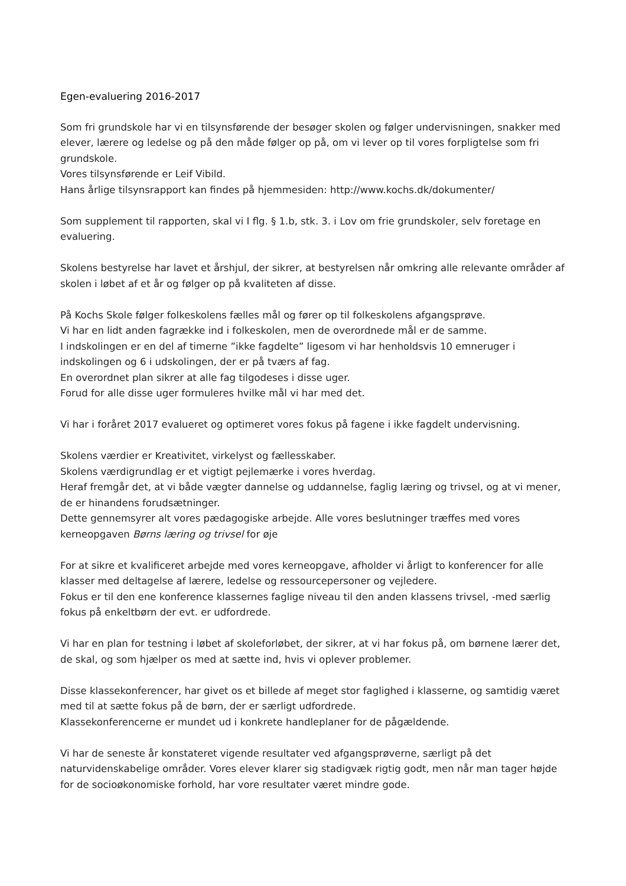Egen-evaluering 2016-2017
Som fri grundskole har vi en tilsynsførende der besøger skolen og følger undervisningen, snakker med elever, lærere og ledelse og på den måde følger op på, om vi lever op til vores forpligtelse som fri grundskole.
Vores tilsynsførende er Leif Vibild.
Hans årlige tilsynsrapport kan findes på hjemmesiden: http://www.kochs.dk/dokumenter/
Som supplement til rapporten, skal vi I flg. § 1.b, stk. 3. i Lov om frie grundskoler, selv foretage en evaluering.
Skolens bestyrelse har lavet et årshjul, der sikrer, at bestyrelsen når omkring alle relevante områder af skolen i løbet af et år og følger op på kvaliteten af disse.
På Kochs Skole følger folkeskolens fælles mål og fører op til folkeskolens afgangsprøve.
Vi har en lidt anden fagrække ind i folkeskolen, men de overordnede mål er de samme.
I indskolingen er en del af timerne ”ikke fagdelte” ligesom vi har henholdsvis 10 emneruger i indskolingen og 6 i udskolingen, der er på tværs af fag.
En overordnet plan sikrer at alle fag tilgodeses i disse uger.
Forud for alle disse uger formuleres hvilke mål vi har med det.
Vi har i foråret 2017 evalueret og optimeret vores fokus på fagene i ikke fagdelt undervisning.
Skolens værdier er Kreativitet, virkelyst og fællesskaber.
Skolens værdigrundlag er et vigtigt pejlemærke i vores hverdag.
Heraf fremgår det, at vi både vægter dannelse og uddannelse, faglig læring og trivsel, og at vi mener, de er hinandens forudsætninger.
Dette gennemsyrer alt vores pædagogiske arbejde. Alle vores beslutninger træffes med vores kerneopgaven Børns læring og trivsel for øje
For at sikre et kvalificeret arbejde med vores kerneopgave, afholder vi årligt to konferencer for alle klasser med deltagelse af lærere, ledelse og ressourcepersoner og vejledere.
Fokus er til den ene konference klassernes faglige niveau til den anden klassens trivsel, -med særlig fokus på enkeltbørn der evt. er udfordrede.
Vi har en plan for testning i løbet af skoleforløbet, der sikrer, at vi har fokus på, om børnene lærer det, de skal, og som hjælper os med at sætte ind, hvis vi oplever problemer.
Disse klassekonferencer, har givet os et billede af meget stor faglighed i klasserne, og samtidig været med til at sætte fokus på de børn, der er særligt udfordrede.
Klassekonferencerne er mundet ud i konkrete handleplaner for de pågældende.
Vi har de seneste år konstateret vigende resultater ved afgangsprøverne, særligt på det naturvidenskabelige områder. Vores elever klarer sig stadigvæk rigtig godt, men når man tager højde for de socioøkonomiske forhold, har vore resultater været mindre gode.